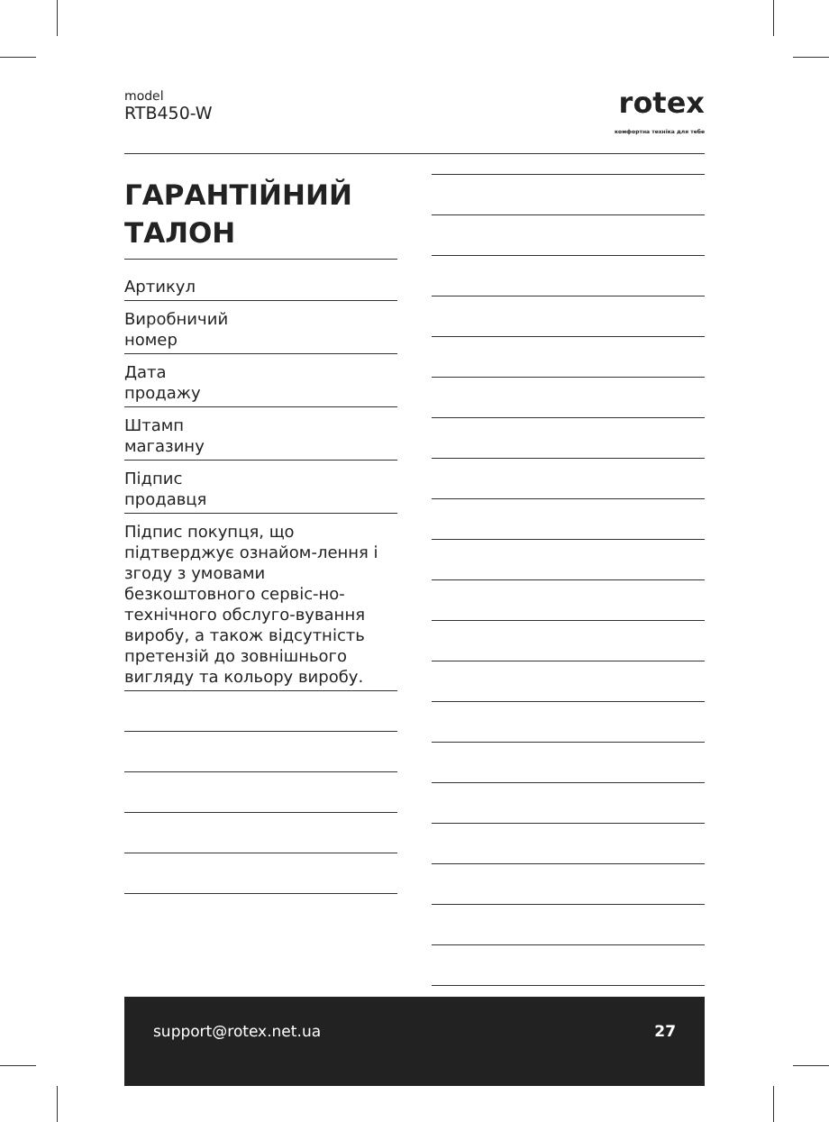model
RTB450-W
rotex
комфортна техніка для тебе
ГАРАНТІЙНИЙ
ТАЛОН
Артикул
Виробничий
номер
Дата
продажу
Штамп
магазину
Підпис
продавця
Підпис покупця, що підтверджує ознайом-лення і згоду з умовами безкоштовного сервіс-но-технічного обслуго-вування виробу, а також відсутність претензій до зовнішнього вигляду та кольору виробу.
support@rotex.net.ua 27